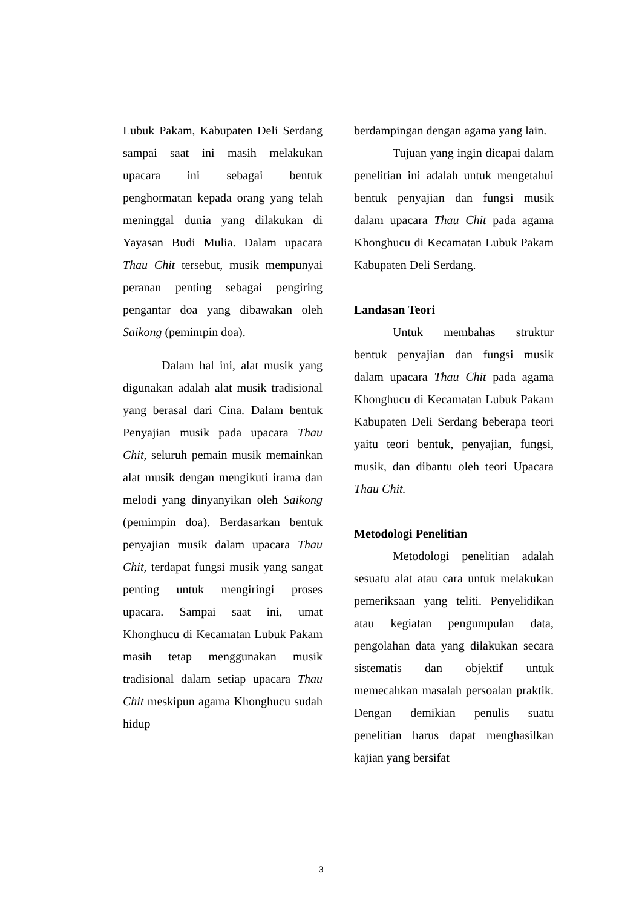Lubuk Pakam, Kabupaten Deli Serdang sampai saat ini masih melakukan upacara ini sebagai bentuk penghormatan kepada orang yang telah meninggal dunia yang dilakukan di Yayasan Budi Mulia. Dalam upacara Thau Chit tersebut, musik mempunyai peranan penting sebagai pengiring pengantar doa yang dibawakan oleh Saikong (pemimpin doa).
Dalam hal ini, alat musik yang digunakan adalah alat musik tradisional yang berasal dari Cina. Dalam bentuk Penyajian musik pada upacara Thau Chit, seluruh pemain musik memainkan alat musik dengan mengikuti irama dan melodi yang dinyanyikan oleh Saikong (pemimpin doa). Berdasarkan bentuk penyajian musik dalam upacara Thau Chit, terdapat fungsi musik yang sangat penting untuk mengiringi proses upacara. Sampai saat ini, umat Khonghucu di Kecamatan Lubuk Pakam masih tetap menggunakan musik tradisional dalam setiap upacara Thau Chit meskipun agama Khonghucu sudah hidup
berdampingan dengan agama yang lain.
Tujuan yang ingin dicapai dalam penelitian ini adalah untuk mengetahui bentuk penyajian dan fungsi musik dalam upacara Thau Chit pada agama Khonghucu di Kecamatan Lubuk Pakam Kabupaten Deli Serdang.
Landasan Teori
Untuk membahas struktur bentuk penyajian dan fungsi musik dalam upacara Thau Chit pada agama Khonghucu di Kecamatan Lubuk Pakam Kabupaten Deli Serdang beberapa teori yaitu teori bentuk, penyajian, fungsi, musik, dan dibantu oleh teori Upacara Thau Chit.
Metodologi Penelitian
Metodologi penelitian adalah sesuatu alat atau cara untuk melakukan pemeriksaan yang teliti. Penyelidikan atau kegiatan pengumpulan data, pengolahan data yang dilakukan secara sistematis dan objektif untuk memecahkan masalah persoalan praktik. Dengan demikian penulis suatu penelitian harus dapat menghasilkan kajian yang bersifat
3